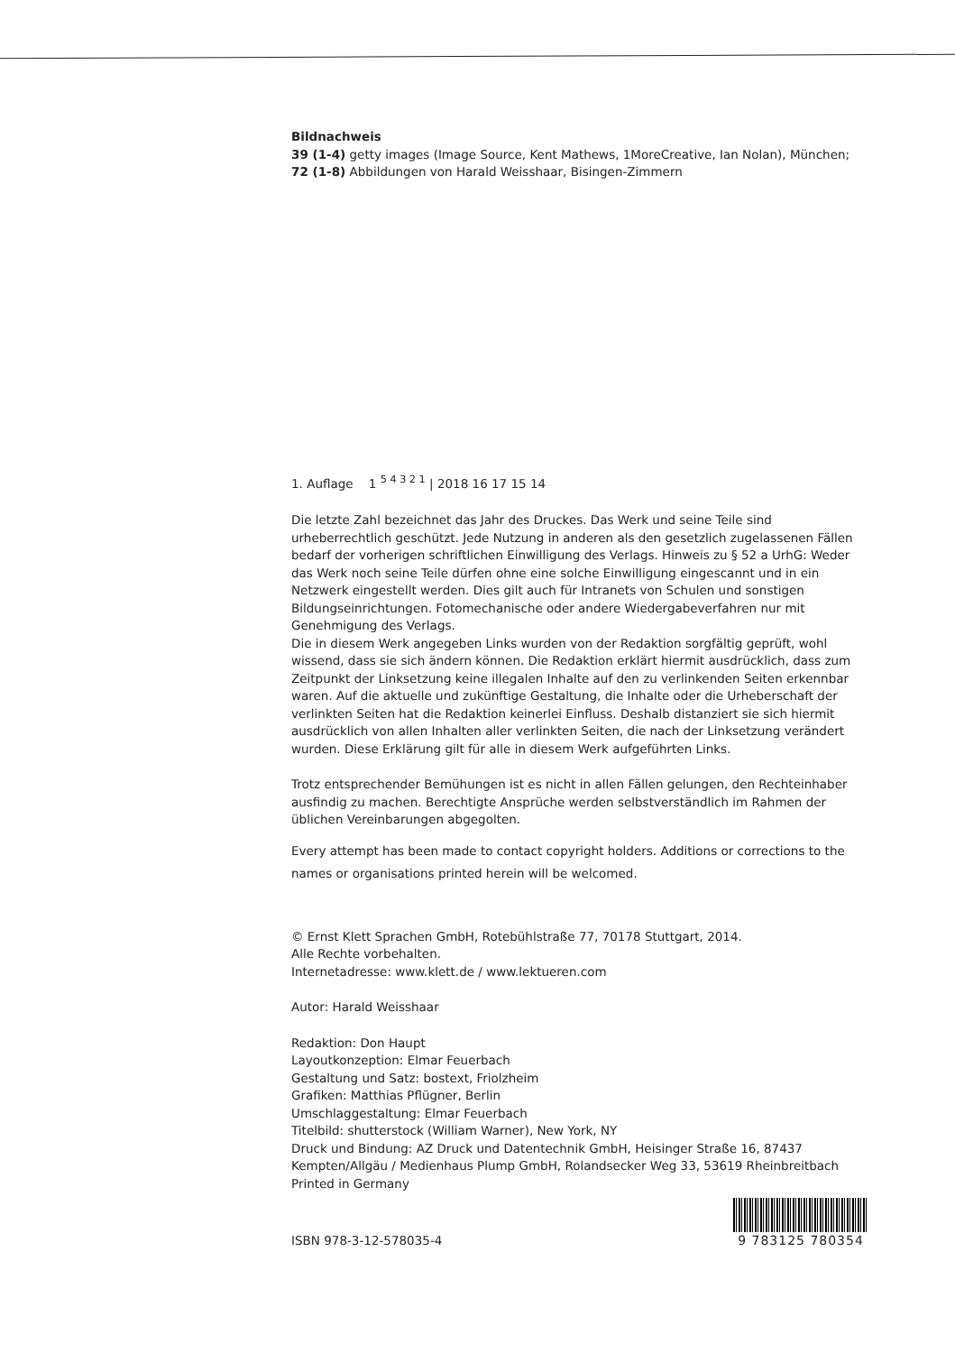Bildnachweis
39 (1-4) getty images (Image Source, Kent Mathews, 1MoreCreative, Ian Nolan), München;
72 (1-8) Abbildungen von Harald Weisshaar, Bisingen-Zimmern
1. Auflage 1 <sup>5 4 3 2 1</sup> | 2018 16 17 15 14
Die letzte Zahl bezeichnet das Jahr des Druckes. Das Werk und seine Teile sind urheberrechtlich geschützt. Jede Nutzung in anderen als den gesetzlich zugelassenen Fällen bedarf der vorherigen schriftlichen Einwilligung des Verlags. Hinweis zu § 52 a UrhG: Weder das Werk noch seine Teile dürfen ohne eine solche Einwilligung eingescannt und in ein Netzwerk eingestellt werden. Dies gilt auch für Intranets von Schulen und sonstigen Bildungseinrichtungen. Fotomechanische oder andere Wiedergabeverfahren nur mit Genehmigung des Verlags.
Die in diesem Werk angegeben Links wurden von der Redaktion sorgfältig geprüft, wohl wissend, dass sie sich ändern können. Die Redaktion erklärt hiermit ausdrücklich, dass zum Zeitpunkt der Linksetzung keine illegalen Inhalte auf den zu verlinkenden Seiten erkennbar waren. Auf die aktuelle und zukünftige Gestaltung, die Inhalte oder die Urheberschaft der verlinkten Seiten hat die Redaktion keinerlei Einfluss. Deshalb distanziert sie sich hiermit ausdrücklich von allen Inhalten aller verlinkten Seiten, die nach der Linksetzung verändert wurden. Diese Erklärung gilt für alle in diesem Werk aufgeführten Links.
Trotz entsprechender Bemühungen ist es nicht in allen Fällen gelungen, den Rechteinhaber ausfindig zu machen. Berechtigte Ansprüche werden selbstverständlich im Rahmen der üblichen Vereinbarungen abgegolten.
Every attempt has been made to contact copyright holders. Additions or corrections to the names or organisations printed herein will be welcomed.
© Ernst Klett Sprachen GmbH, Rotebühlstraße 77, 70178 Stuttgart, 2014.
Alle Rechte vorbehalten.
Internetadresse: www.klett.de / www.lektueren.com
Autor: Harald Weisshaar
Redaktion: Don Haupt
Layoutkonzeption: Elmar Feuerbach
Gestaltung und Satz: bostext, Friolzheim
Grafiken: Matthias Pflügner, Berlin
Umschlaggestaltung: Elmar Feuerbach
Titelbild: shutterstock (William Warner), New York, NY
Druck und Bindung: AZ Druck und Datentechnik GmbH, Heisinger Straße 16, 87437 Kempten/Allgäu / Medienhaus Plump GmbH, Rolandsecker Weg 33, 53619 Rheinbreitbach
Printed in Germany
ISBN 978-3-12-578035-4
9 783125 780354